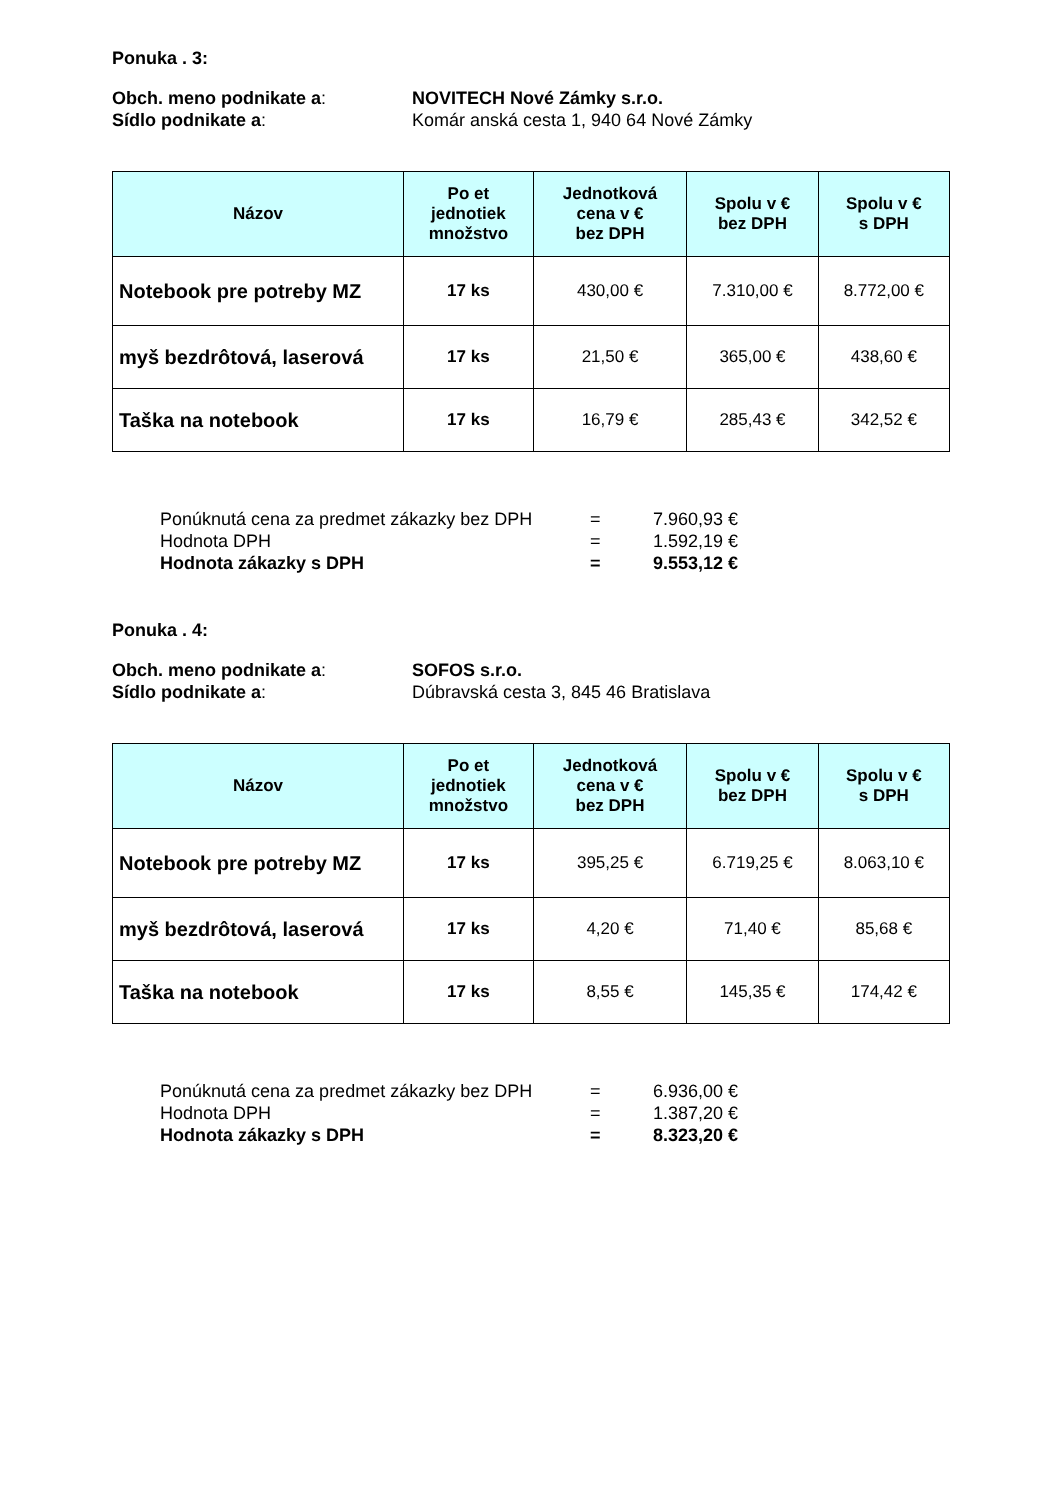Ponuka . 3:
Obch. meno podnikate a: NOVITECH Nové Zámky s.r.o.
Sídlo podnikate a: Komár anská cesta 1, 940 64 Nové Zámky
| Názov | Po et jednotiek množstvo | Jednotková cena v € bez DPH | Spolu v € bez DPH | Spolu v € s DPH |
| --- | --- | --- | --- | --- |
| Notebook pre potreby MZ | 17 ks | 430,00 € | 7.310,00 € | 8.772,00 € |
| myš bezdrôtová, laserová | 17 ks | 21,50 € | 365,00 € | 438,60 € |
| Taška na notebook | 17 ks | 16,79 € | 285,43 € | 342,52 € |
Ponúknutá cena za predmet zákazky bez DPH = 7.960,93 €
Hodnota DPH = 1.592,19 €
Hodnota zákazky s DPH = 9.553,12 €
Ponuka . 4:
Obch. meno podnikate a: SOFOS s.r.o.
Sídlo podnikate a: Dúbravská cesta 3, 845 46 Bratislava
| Názov | Po et jednotiek množstvo | Jednotková cena v € bez DPH | Spolu v € bez DPH | Spolu v € s DPH |
| --- | --- | --- | --- | --- |
| Notebook pre potreby MZ | 17 ks | 395,25 € | 6.719,25 € | 8.063,10 € |
| myš bezdrôtová, laserová | 17 ks | 4,20 € | 71,40 € | 85,68 € |
| Taška na notebook | 17 ks | 8,55 € | 145,35 € | 174,42 € |
Ponúknutá cena za predmet zákazky bez DPH = 6.936,00 €
Hodnota DPH = 1.387,20 €
Hodnota zákazky s DPH = 8.323,20 €